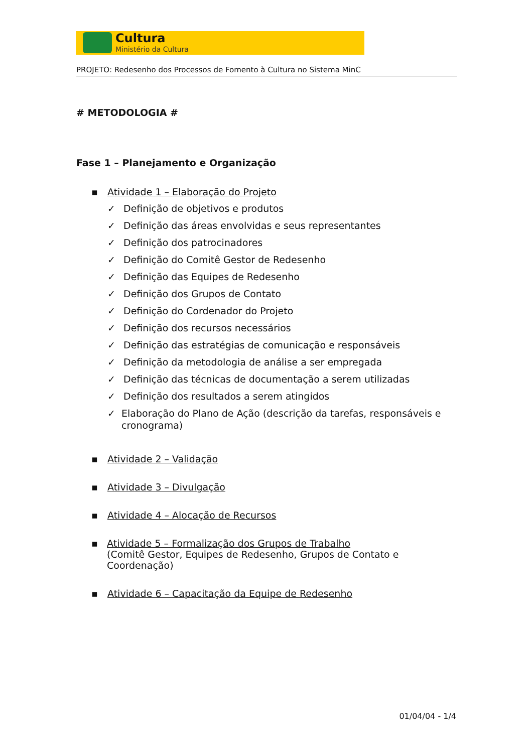Cultura
Ministério da Cultura
PROJETO: Redesenho dos Processos de Fomento à Cultura no Sistema MinC
# METODOLOGIA #
Fase 1 – Planejamento e Organização
▪ Atividade 1 – Elaboração do Projeto
✓ Definição de objetivos e produtos
✓ Definição das áreas envolvidas e seus representantes
✓ Definição dos patrocinadores
✓ Definição do Comitê Gestor de Redesenho
✓ Definição das Equipes de Redesenho
✓ Definição dos Grupos de Contato
✓ Definição do Cordenador do Projeto
✓ Definição dos recursos necessários
✓ Definição das estratégias de comunicação e responsáveis
✓ Definição da metodologia de análise a ser empregada
✓ Definição das técnicas de documentação a serem utilizadas
✓ Definição dos resultados a serem atingidos
✓ Elaboração do Plano de Ação (descrição da tarefas, responsáveis e cronograma)
▪ Atividade 2 – Validação
▪ Atividade 3 – Divulgação
▪ Atividade 4 – Alocação de Recursos
▪ Atividade 5 – Formalização dos Grupos de Trabalho
(Comitê Gestor, Equipes de Redesenho, Grupos de Contato e Coordenação)
▪ Atividade 6 – Capacitação da Equipe de Redesenho
01/04/04 - 1/4